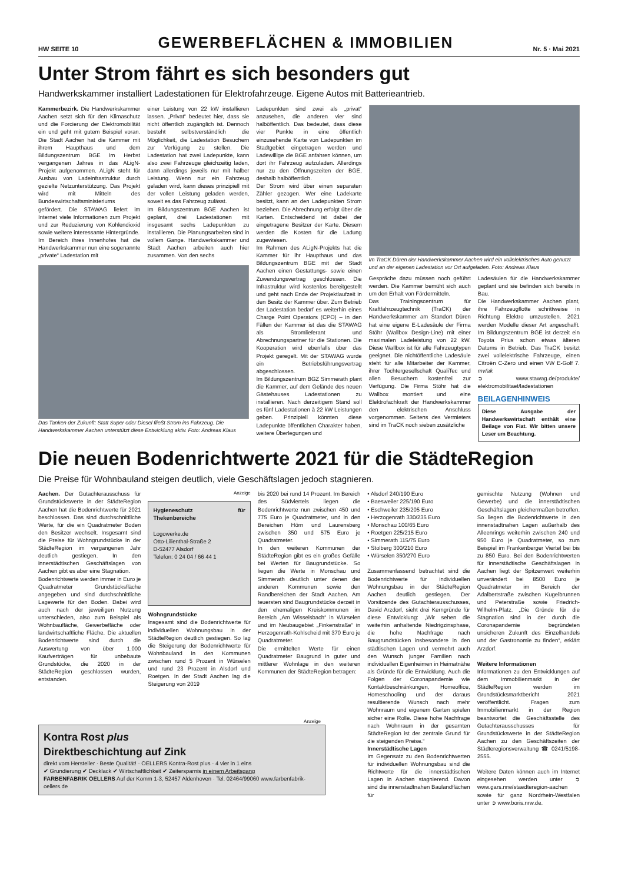HW SEITE 10 GEWERBEFLÄCHEN & IMMOBILIEN Nr. 5 · Mai 2021
Unter Strom fährt es sich besonders gut
Handwerkskammer installiert Ladestationen für Elektrofahrzeuge. Eigene Autos mit Batterieantrieb.
Kammerbezirk. Die Handwerkskammer Aachen setzt sich für den Klimaschutz und die Forcierung der Elektromobilität ein und geht mit gutem Beispiel voran. Die Stadt Aachen hat die Kammer mit ihrem Haupthaus und dem Bildungszentrum BGE im Herbst vergangenen Jahres in das ALigN-Projekt aufgenommen. ALigN steht für Ausbau von Ladeinfrastruktur durch gezielte Netzunterstützung. Das Projekt wird mit Mitteln des Bundeswirtschaftsministeriums gefördert. Die STAWAG liefert im Internet viele Informationen zum Projekt und zur Reduzierung von Kohlendioxid sowie weitere interessante Hintergründe.
Im Bereich ihres Innenhofes hat die Handwerkskammer nun eine sogenannte „private“ Ladestation mit
einer Leistung von 22 kW installieren lassen. „Privat“ bedeutet hier, dass sie nicht öffentlich zugänglich ist. Dennoch besteht selbstverständlich die Möglichkeit, die Ladestation Besuchern zur Verfügung zu stellen. Die Ladestation hat zwei Ladepunkte, kann also zwei Fahrzeuge gleichzeitig laden, dann allerdings jeweils nur mit halber Leistung. Wenn nur ein Fahrzeug geladen wird, kann dieses prinzipiell mit der vollen Leistung geladen werden, soweit es das Fahrzeug zulässt.
Im Bildungszentrum BGE Aachen ist geplant, drei Ladestationen mit insgesamt sechs Ladepunkten zu installieren. Die Planungsarbeiten sind in vollem Gange. Handwerkskammer und Stadt Aachen arbeiten auch hier zusammen. Von den sechs
Das Tanken der Zukunft: Statt Super oder Diesel fließt Strom ins Fahrzeug. Die Handwerkskammer Aachen unterstützt diese Entwicklung aktiv. Foto: Andreas Klaus
Ladepunkten sind zwei als „privat“ anzusehen, die anderen vier sind halböffentlich. Das bedeutet, dass diese vier Punkte in eine öffentlich einzusehende Karte von Ladepunkten im Stadtgebiet eingetragen werden und Ladewillige die BGE anfahren können, um dort ihr Fahrzeug aufzuladen. Allerdings nur zu den Öffnungszeiten der BGE, deshalb halböffentlich.
Der Strom wird über einen separaten Zähler gezogen. Wer eine Ladekarte besitzt, kann an den Ladepunkten Strom beziehen. Die Abrechnung erfolgt über die Karten. Entscheidend ist dabei der eingetragene Besitzer der Karte. Diesem werden die Kosten für die Ladung zugewiesen.
Im Rahmen des ALigN-Projekts hat die Kammer für ihr Haupthaus und das Bildungszentrum BGE mit der Stadt Aachen einen Gestattungs- sowie einen Zuwendungsvertrag geschlossen. Die Infrastruktur wird kostenlos bereitgestellt und geht nach Ende der Projektlaufzeit in den Besitz der Kammer über. Zum Betrieb der Ladestation bedarf es weiterhin eines Charge Point Operators (CPO) – in den Fällen der Kammer ist das die STAWAG als Stromlieferant und Abrechnungspartner für die Stationen. Die Kooperation wird ebenfalls über das Projekt geregelt. Mit der STAWAG wurde ein Betriebsführungsvertrag abgeschlossen.
Im Bildungszentrum BGZ Simmerath plant die Kammer, auf dem Gelände des neuen Gästehauses Ladestationen zu installieren. Nach derzeitigem Stand soll es fünf Ladestationen à 22 kW Leistungen geben. Prinzipiell könnten diese Ladepunkte öffentlichen Charakter haben, weitere Überlegungen und
Im TraCK Düren der Handwerkskammer Aachen wird ein vollelektrisches Auto genutzt und an der eigenen Ladestation vor Ort aufgeladen. Foto: Andreas Klaus
Gespräche dazu müssen noch geführt werden. Die Kammer bemüht sich auch um den Erhalt von Fördermitteln.
Das Trainingscentrum für Kraftfahrzeugtechnik (TraCK) der Handwerkskammer am Standort Düren hat eine eigene E-Ladesäule der Firma Stöhr (Wallbox Design-Line) mit einer maximalen Ladeleistung von 22 kW. Diese Wallbox ist für alle Fahrzeugtypen geeignet. Die nichtöffentliche Ladesäule steht für alle Mitarbeiter der Kammer, ihrer Tochtergesellschaft QualiTec und allen Besuchern kostenfrei zur Verfügung. Die Firma Stöhr hat die Wallbox montiert und eine Elektrofachkraft der Handwerkskammer den elektrischen Anschluss vorgenommen. Seitens des Vermieters sind im TraCK noch sieben zusätzliche
Ladesäulen für die Handwerkskammer geplant und sie befinden sich bereits in Bau.
Die Handwerkskammer Aachen plant, ihre Fahrzeugflotte schrittweise in Richtung Elektro umzustellen. 2021 werden Modelle dieser Art angeschafft. Im Bildungszentrum BGE ist derzeit ein Toyota Prius schon etwas älteren Datums in Betrieb. Das TraCK besitzt zwei vollelektrische Fahrzeuge, einen Citroën C-Zero und einen VW E-Golf 7. mv/ak
➲ www.stawag.de/produkte/ elektromobilitaet/ladestationen
BEILAGENHINWEIS
Diese Ausgabe der Handwerkswirtschaft enthält eine Beilage von Fiat. Wir bitten unsere Leser um Beachtung.
Die neuen Bodenrichtwerte 2021 für die StädteRegion
Die Preise für Wohnbauland steigen deutlich, viele Geschäftslagen jedoch stagnieren.
Aachen. Der Gutachterausschuss für Grundstückswerte in der StädteRegion Aachen hat die Bodenrichtwerte für 2021 beschlossen. Das sind durchschnittliche Werte, für die ein Quadratmeter Boden den Besitzer wechselt. Insgesamt sind die Preise für Wohngrundstücke in der StädteRegion im vergangenen Jahr deutlich gestiegen. In den innerstädtischen Geschäftslagen von Aachen gibt es aber eine Stagnation.
Bodenrichtwerte werden immer in Euro je Quadratmeter Grundstücksfläche angegeben und sind durchschnittliche Lagewerte für den Boden. Dabei wird auch nach der jeweiligen Nutzung unterschieden, also zum Beispiel als Wohnbaufläche, Gewerbefläche oder landwirtschaftliche Fläche. Die aktuellen Bodenrichtwerte sind durch die Auswertung von über 1.000 Kaufverträgen für unbebaute Grundstücke, die 2020 in der StädteRegion geschlossen wurden, entstanden.
Anzeige
Hygieneschutz für Thekenbereiche
Logowerke.de
Otto-Lilienthal-Straße 2
D-52477 Alsdorf
Telefon: 0 24 04 / 66 44 1
Wohngrundstücke
Insgesamt sind die Bodenrichtwerte für individuellen Wohnungsbau in der StädteRegion deutlich gestiegen. So lag die Steigerung der Bodenrichtwerte für Wohnbauland in den Kommunen zwischen rund 5 Prozent in Würselen und rund 23 Prozent in Alsdorf und Roetgen. In der Stadt Aachen lag die Steigerung von 2019
bis 2020 bei rund 14 Prozent. Im Bereich des Südviertels liegen die Bodenrichtwerte nun zwischen 450 und 775 Euro je Quadratmeter, und in den Bereichen Hörn und Laurensberg zwischen 350 und 575 Euro je Quadratmeter.
In den weiteren Kommunen der StädteRegion gibt es ein großes Gefälle bei Werten für Baugrundstücke. So liegen die Werte in Monschau und Simmerath deutlich unter denen der anderen Kommunen sowie den Randbereichen der Stadt Aachen. Am teuersten sind Baugrundstücke derzeit in den ehemaligen Kreiskommunen im Bereich „Am Wisselsbach“ in Würselen und im Neubaugebiet „Finkenstraße“ in Herzogenrath-Kohlscheid mit 370 Euro je Quadratmeter.
Die ermittelten Werte für einen Quadratmeter Baugrund in guter und mittlerer Wohnlage in den weiteren Kommunen der StädteRegion betragen:
• Alsdorf 240/190 Euro
• Baesweiler 225/190 Euro
• Eschweiler 235/205 Euro
• Herzogenrath 330/235 Euro
• Monschau 100/65 Euro
• Roetgen 225/215 Euro
• Simmerath 115/75 Euro
• Stolberg 300/210 Euro
• Würselen 350/270 Euro
Zusammenfassend betrachtet sind die Bodenrichtwerte für individuellen Wohnungsbau in der StädteRegion Aachen deutlich gestiegen. Der Vorsitzende des Gutachterausschusses, David Arzdorf, sieht drei Kerngründe für diese Entwicklung: „Wir sehen die weiterhin anhaltende Niedrigzinsphase, die hohe Nachfrage nach Baugrundstücken insbesondere in den städtischen Lagen und vermehrt auch den Wunsch junger Familien nach individuellen Eigenheimen in Heimatnähe als Gründe für die Entwicklung. Auch die Folgen der Coronapandemie wie Kontaktbeschränkungen, Homeoffice, Homeschooling und der daraus resultierende Wunsch nach mehr Wohnraum und eigenem Garten spielen sicher eine Rolle. Diese hohe Nachfrage nach Wohnraum in der gesamten StädteRegion ist der zentrale Grund für die steigenden Preise.“
Innerstädtische Lagen
Im Gegensatz zu den Bodenrichtwerten für individuellen Wohnungsbau sind die Richtwerte für die innerstädtischen Lagen in Aachen stagnierend. Davon sind die innenstadtnahen Baulandflächen für
gemischte Nutzung (Wohnen und Gewerbe) und die innerstädtischen Geschäftslagen gleichermaßen betroffen. So liegen die Bodenrichtwerte in den innenstadtnahen Lagen außerhalb des Alleenrings weiterhin zwischen 240 und 950 Euro je Quadratmeter, so zum Beispiel im Frankenberger Viertel bei bis zu 850 Euro. Bei den Bodenrichtwerten für innerstädtische Geschäftslagen in Aachen liegt der Spitzenwert weiterhin unverändert bei 8500 Euro je Quadratmeter im Bereich der Adalbertstraße zwischen Kugelbrunnen und Peterstraße sowie Friedrich-Wilhelm-Platz. „Die Gründe für die Stagnation sind in der durch die Coronapandemie begründeten unsicheren Zukunft des Einzelhandels und der Gastronomie zu finden“, erklärt Arzdorf.
Weitere Informationen
Informationen zu den Entwicklungen auf dem Immobilienmarkt in der StädteRegion werden im Grundstücksmarktbericht 2021 veröffentlicht. Fragen zum Immobilienmarkt in der Region beantwortet die Geschäftsstelle des Gutachterausschusses für Grundstückswerte in der StädteRegion Aachen zu den Geschäftszeiten der Städteregionsverwaltung ☎ 0241/5198-2555.
Weitere Daten können auch im Internet eingesehen werden unter ➲ www.gars.nrw/staedteregion-aachen sowie für ganz Nordrhein-Westfalen unter ➲ www.boris.nrw.de.
Anzeige
Kontra Rost plus
Direktbeschichtung auf Zink
direkt vom Hersteller · Beste Qualität! · OELLERS Kontra-Rost plus · 4 vier in 1 eins
✔ Grundierung ✔ Decklack ✔ Wirtschaftlichkeit ✔ Zeitersparnis in einem Arbeitsgang
FARBENFABRIK OELLERS Auf der Komm 1-3, 52457 Aldenhoven · Tel. 02464/99060 www.farbenfabrik-oellers.de